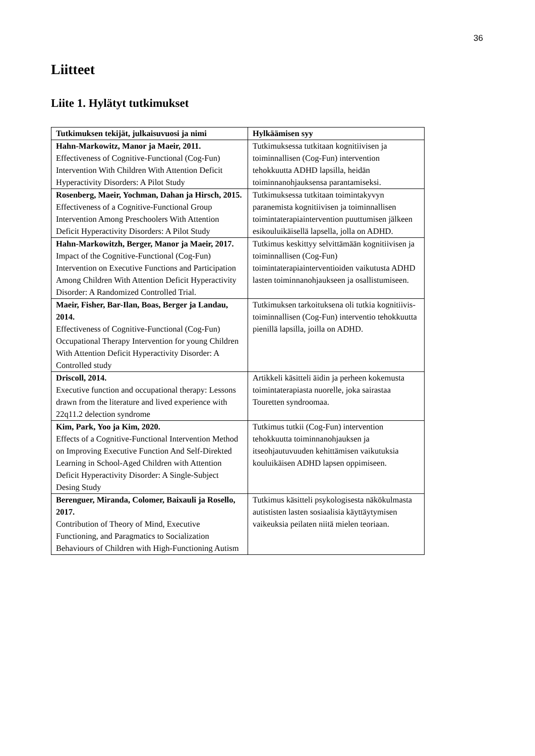36
Liitteet
Liite 1. Hylätyt tutkimukset
| Tutkimuksen tekijät, julkaisuvuosi ja nimi | Hylkäämisen syy |
| --- | --- |
| Hahn-Markowitz, Manor ja Maeir, 2011. Effectiveness of Cognitive-Functional (Cog-Fun) Intervention With Children With Attention Deficit Hyperactivity Disorders: A Pilot Study | Tutkimuksessa tutkitaan kognitiivisen ja toiminnallisen (Cog-Fun) intervention tehokkuutta ADHD lapsilla, heidän toiminnanohjauksensa parantamiseksi. |
| Rosenberg, Maeir, Yochman, Dahan ja Hirsch, 2015. Effectiveness of a Cognitive-Functional Group Intervention Among Preschoolers With Attention Deficit Hyperactivity Disorders: A Pilot Study | Tutkimuksessa tutkitaan toimintakyvyn paranemista kognitiivisen ja toiminnallisen toimintaterapiaintervention puuttumisen jälkeen esikouluikäisellä lapsella, jolla on ADHD. |
| Hahn-Markowitzh, Berger, Manor ja Maeir, 2017. Impact of the Cognitive-Functional (Cog-Fun) Intervention on Executive Functions and Participation Among Children With Attention Deficit Hyperactivity Disorder: A Randomized Controlled Trial. | Tutkimus keskittyy selvittämään kognitiivisen ja toiminnallisen (Cog-Fun) toimintaterapiainterventioiden vaikutusta ADHD lasten toiminnanohjaukseen ja osallistumiseen. |
| Maeir, Fisher, Bar-Ilan, Boas, Berger ja Landau, 2014. Effectiveness of Cognitive-Functional (Cog-Fun) Occupational Therapy Intervention for young Children With Attention Deficit Hyperactivity Disorder: A Controlled study | Tutkimuksen tarkoituksena oli tutkia kognitiivis-toiminnallisen (Cog-Fun) interventio tehokkuutta pienillä lapsilla, joilla on ADHD. |
| Driscoll, 2014. Executive function and occupational therapy: Lessons drawn from the literature and lived experience with 22q11.2 delection syndrome | Artikkeli käsitteli äidin ja perheen kokemusta toimintaterapiasta nuorelle, joka sairastaa Touretten syndroomaa. |
| Kim, Park, Yoo ja Kim, 2020. Effects of a Cognitive-Functional Intervention Method on Improving Executive Function And Self-Direkted Learning in School-Aged Children with Attention Deficit Hyperactivity Disorder: A Single-Subject Desing Study | Tutkimus tutkii (Cog-Fun) intervention tehokkuutta toiminnanohjauksen ja itseohjautuvuuden kehittämisen vaikutuksia kouluikäisen ADHD lapsen oppimiseen. |
| Berenguer, Miranda, Colomer, Baixauli ja Rosello, 2017. Contribution of Theory of Mind, Executive Functioning, and Paragmatics to Socialization Behaviours of Children with High-Functioning Autism | Tutkimus käsitteli psykologisesta näkökulmasta autististen lasten sosiaalisia käyttäytymisen vaikeuksia peilaten niitä mielen teoriaan. |